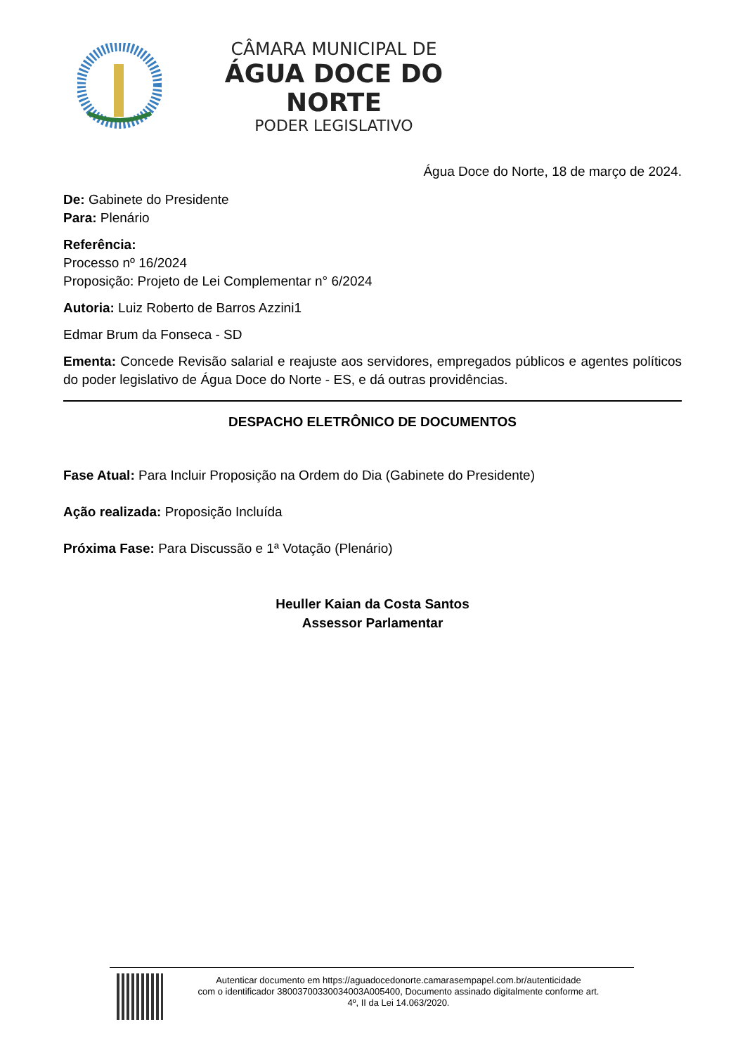CÂMARA MUNICIPAL DE
ÁGUA DOCE DO NORTE
PODER LEGISLATIVO
Água Doce do Norte, 18 de março de 2024.
De: Gabinete do Presidente
Para: Plenário
Referência:
Processo nº 16/2024
Proposição: Projeto de Lei Complementar n° 6/2024
Autoria: Luiz Roberto de Barros Azzini1
Edmar Brum da Fonseca - SD
Ementa: Concede Revisão salarial e reajuste aos servidores, empregados públicos e agentes políticos do poder legislativo de Água Doce do Norte - ES, e dá outras providências.
DESPACHO ELETRÔNICO DE DOCUMENTOS
Fase Atual: Para Incluir Proposição na Ordem do Dia (Gabinete do Presidente)
Ação realizada: Proposição Incluída
Próxima Fase: Para Discussão e 1ª Votação (Plenário)
Heuller Kaian da Costa Santos
Assessor Parlamentar
Autenticar documento em https://aguadocedonorte.camarasempapel.com.br/autenticidade
com o identificador 38003700330034003A005400, Documento assinado digitalmente conforme art.
4º, II da Lei 14.063/2020.